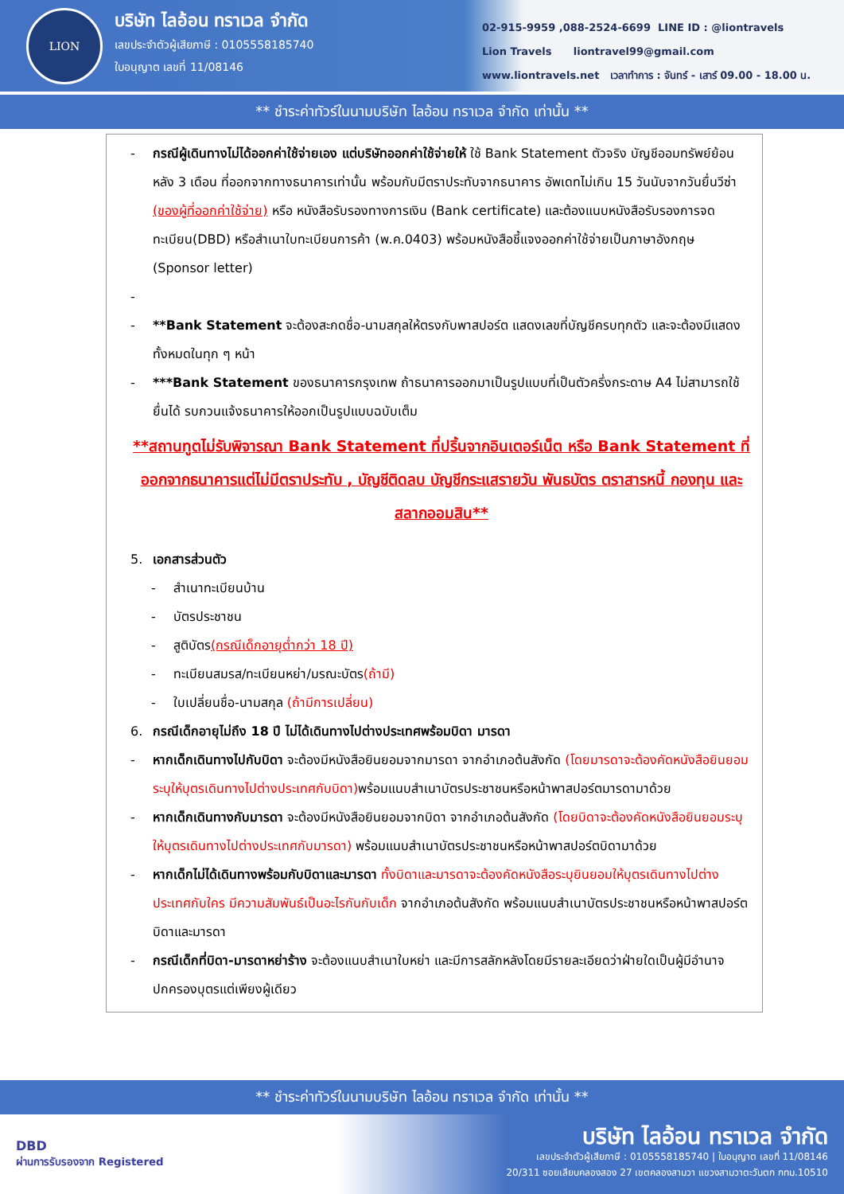LION
บริษัท ไลอ้อน ทราเวล จำกัด
เลขประจำตัวผู้เสียภาษี : 0105558185740
ใบอนุญาต เลขที่ 11/08146
02-915-9959 ,088-2524-6699 LINE ID : @liontravels
Lion Travels liontravel99@gmail.com
www.liontravels.net เวลาทำการ : จันทร์ - เสาร์ 09.00 - 18.00 น.
** ชำระค่าทัวร์ในนามบริษัท ไลอ้อน ทราเวล จำกัด เท่านั้น **
- กรณีผู้เดินทางไม่ได้ออกค่าใช้จ่ายเอง แต่บริษัทออกค่าใช้จ่ายให้ ใช้ Bank Statement ตัวจริง บัญชีออมทรัพย์ย้อนหลัง 3 เดือน ที่ออกจากทางธนาคารเท่านั้น พร้อมกับมีตราประทับจากธนาคาร อัพเดทไม่เกิน 15 วันนับจากวันยื่นวีซ่า (ของผู้ที่ออกค่าใช้จ่าย) หรือ หนังสือรับรองทางการเงิน (Bank certificate) และต้องแนบหนังสือรับรองการจดทะเบียน(DBD) หรือสำเนาใบทะเบียนการค้า (พ.ค.0403) พร้อมหนังสือชี้แจงออกค่าใช้จ่ายเป็นภาษาอังกฤษ (Sponsor letter)
-
- **Bank Statement จะต้องสะกดชื่อ-นามสกุลให้ตรงกับพาสปอร์ต แสดงเลขที่บัญชีครบทุกตัว และจะต้องมีแสดงทั้งหมดในทุก ๆ หน้า
- ***Bank Statement ของธนาคารกรุงเทพ ถ้าธนาคารออกมาเป็นรูปแบบที่เป็นตัวครึ่งกระดาษ A4 ไม่สามารถใช้ยื่นได้ รบกวนแจ้งธนาคารให้ออกเป็นรูปแบบฉบับเต็ม
**สถานทูตไม่รับพิจารณา Bank Statement ที่ปริ้นจากอินเตอร์เน็ต หรือ Bank Statement ที่ออกจากธนาคารแต่ไม่มีตราประทับ , บัญชีติดลบ บัญชีกระแสรายวัน พันธบัตร ตราสารหนี้ กองทุน และสลากออมสิน**
5. เอกสารส่วนตัว
- สำเนาทะเบียนบ้าน
- บัตรประชาชน
- สูติบัตร(กรณีเด็กอายุต่ำกว่า 18 ปี)
- ทะเบียนสมรส/ทะเบียนหย่า/มรณะบัตร(ถ้ามี)
- ใบเปลี่ยนชื่อ-นามสกุล (ถ้ามีการเปลี่ยน)
6. กรณีเด็กอายุไม่ถึง 18 ปี ไม่ได้เดินทางไปต่างประเทศพร้อมบิดา มารดา
- หากเด็กเดินทางไปกับบิดา จะต้องมีหนังสือยินยอมจากมารดา จากอำเภอต้นสังกัด (โดยมารดาจะต้องคัดหนังสือยินยอมระบุให้บุตรเดินทางไปต่างประเทศกับบิดา) พร้อมแนบสำเนาบัตรประชาชนหรือหน้าพาสปอร์ตมารดามาด้วย
- หากเด็กเดินทางกับมารดา จะต้องมีหนังสือยินยอมจากบิดา จากอำเภอต้นสังกัด (โดยบิดาจะต้องคัดหนังสือยินยอมระบุให้บุตรเดินทางไปต่างประเทศกับมารดา) พร้อมแนบสำเนาบัตรประชาชนหรือหน้าพาสปอร์ตบิดามาด้วย
- หากเด็กไม่ได้เดินทางพร้อมกับบิดาและมารดา ทั้งบิดาและมารดาจะต้องคัดหนังสือระบุยินยอมให้บุตรเดินทางไปต่างประเทศกับใคร มีความสัมพันธ์เป็นอะไรกันกับเด็ก จากอำเภอต้นสังกัด พร้อมแนบสำเนาบัตรประชาชนหรือหน้าพาสปอร์ตบิดาและมารดา
- กรณีเด็กที่บิดา-มารดาหย่าร้าง จะต้องแนบสำเนาใบหย่า และมีการสลักหลังโดยมีรายละเอียดว่าฝ่ายใดเป็นผู้มีอำนาจปกครองบุตรแต่เพียงผู้เดียว
** ชำระค่าทัวร์ในนามบริษัท ไลอ้อน ทราเวล จำกัด เท่านั้น **
DBD
ผ่านการรับรองจาก Registered
บริษัท ไลอ้อน ทราเวล จำกัด
เลขประจำตัวผู้เสียภาษี : 0105558185740 | ใบอนุญาต เลขที่ 11/08146
20/311 ซอยเลียบคลองสอง 27 เขตคลองสามวา แขวงสามวาตะวันตก กทม.10510